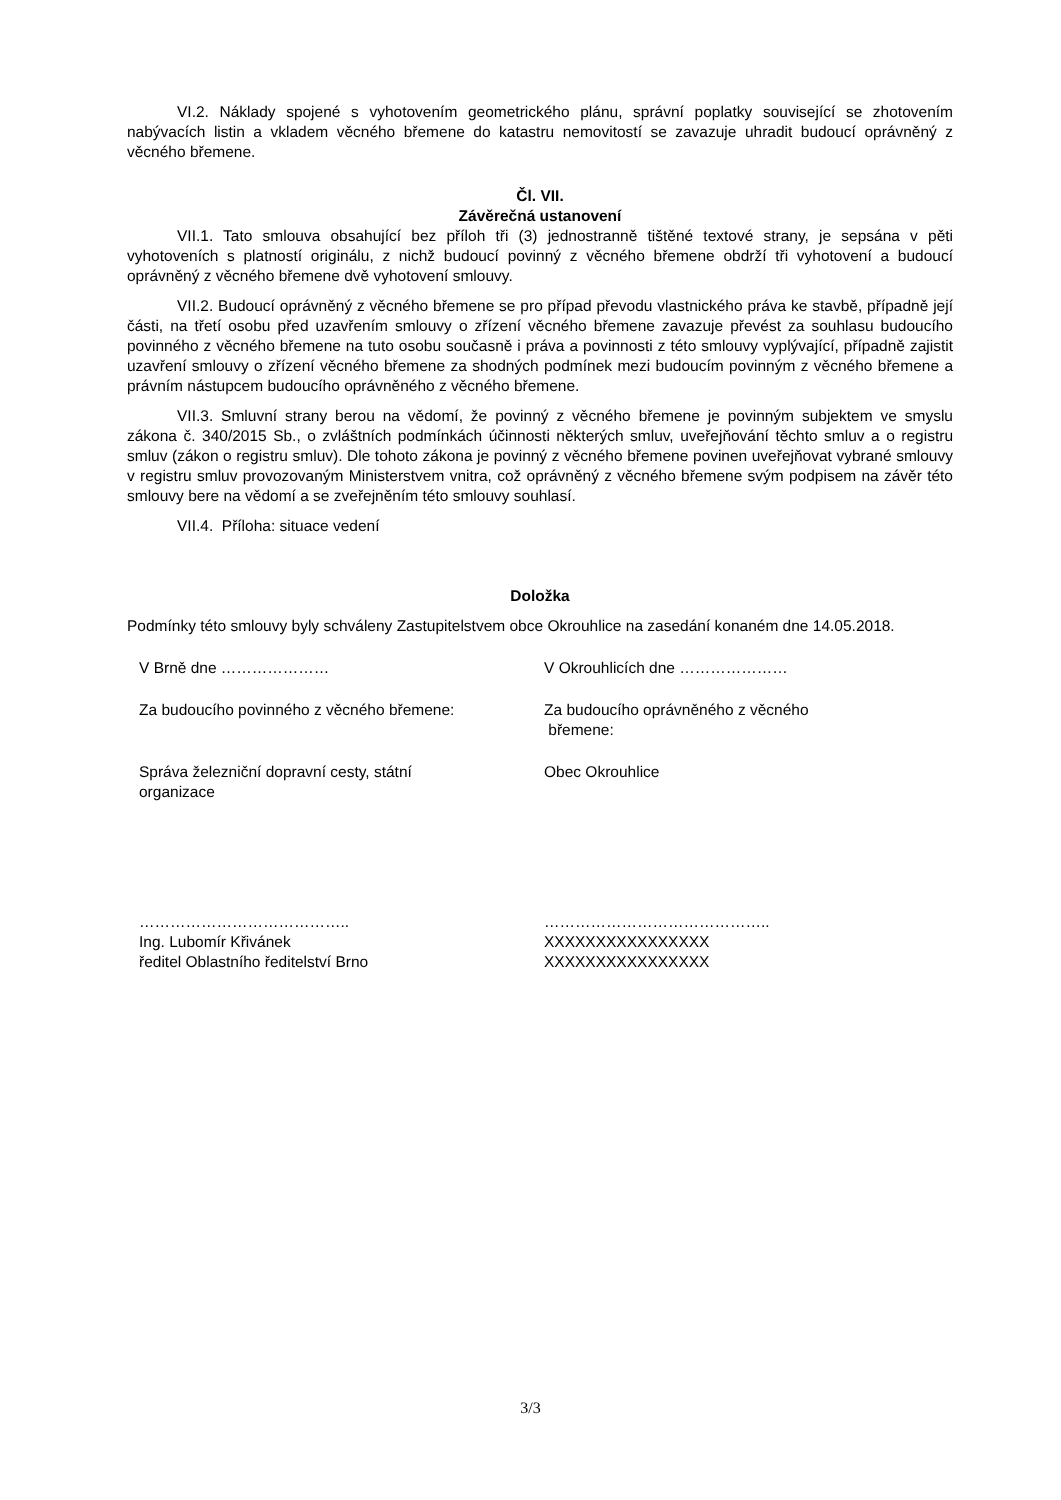VI.2. Náklady spojené s vyhotovením geometrického plánu, správní poplatky související se zhotovením nabývacích listin a vkladem věcného břemene do katastru nemovitostí se zavazuje uhradit budoucí oprávněný z věcného břemene.
Čl. VII.
Závěrečná ustanovení
VII.1. Tato smlouva obsahující bez příloh tři (3) jednostranně tištěné textové strany, je sepsána v pěti vyhotoveních s platností originálu, z nichž budoucí povinný z věcného břemene obdrží tři vyhotovení a budoucí oprávněný z věcného břemene dvě vyhotovení smlouvy.
VII.2. Budoucí oprávněný z věcného břemene se pro případ převodu vlastnického práva ke stavbě, případně její části, na třetí osobu před uzavřením smlouvy o zřízení věcného břemene zavazuje převést za souhlasu budoucího povinného z věcného břemene na tuto osobu současně i práva a povinnosti z této smlouvy vyplývající, případně zajistit uzavření smlouvy o zřízení věcného břemene za shodných podmínek mezi budoucím povinným z věcného břemene a právním nástupcem budoucího oprávněného z věcného břemene.
VII.3. Smluvní strany berou na vědomí, že povinný z věcného břemene je povinným subjektem ve smyslu zákona č. 340/2015 Sb., o zvláštních podmínkách účinnosti některých smluv, uveřejňování těchto smluv a o registru smluv (zákon o registru smluv). Dle tohoto zákona je povinný z věcného břemene povinen uveřejňovat vybrané smlouvy v registru smluv provozovaným Ministerstvem vnitra, což oprávněný z věcného břemene svým podpisem na závěr této smlouvy bere na vědomí a se zveřejněním této smlouvy souhlasí.
VII.4. Příloha: situace vedení
Doložka
Podmínky této smlouvy byly schváleny Zastupitelstvem obce Okrouhlice na zasedání konaném dne 14.05.2018.
V Brně dne ………………… V Okrouhlicích dne …………………
Za budoucího povinného z věcného břemene: Za budoucího oprávněného z věcného
břemene:
Správa železniční dopravní cesty, státní
organizace
Obec Okrouhlice
…………………………………..
Ing. Lubomír Křivánek
ředitel Oblastního ředitelství Brno
……………………………………..
XXXXXXXXXXXXXXXX
XXXXXXXXXXXXXXXX
3/3